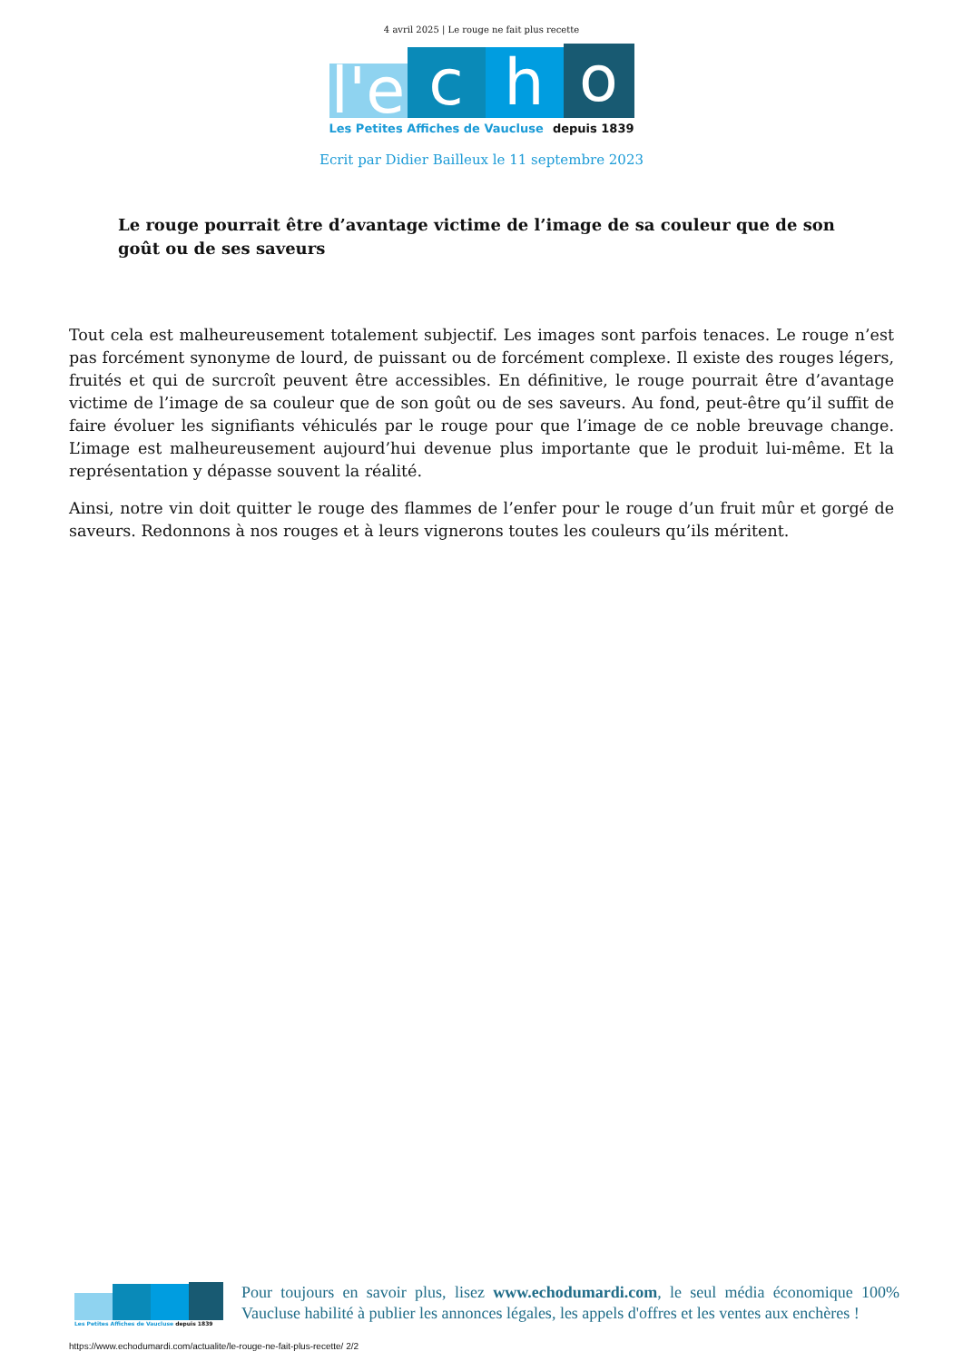4 avril 2025 | Le rouge ne fait plus recette
l'e
c
h
o
Les Petites Affiches de Vaucluse depuis 1839
Ecrit par Didier Bailleux le 11 septembre 2023
Le rouge pourrait être d’avantage victime de l’image de sa couleur que de son goût ou de ses saveurs
Tout cela est malheureusement totalement subjectif. Les images sont parfois tenaces. Le rouge n’est pas forcément synonyme de lourd, de puissant ou de forcément complexe. Il existe des rouges légers, fruités et qui de surcroît peuvent être accessibles. En définitive, le rouge pourrait être d’avantage victime de l’image de sa couleur que de son goût ou de ses saveurs. Au fond, peut-être qu’il suffit de faire évoluer les signifiants véhiculés par le rouge pour que l’image de ce noble breuvage change. L’image est malheureusement aujourd’hui devenue plus importante que le produit lui-même. Et la représentation y dépasse souvent la réalité.
Ainsi, notre vin doit quitter le rouge des flammes de l’enfer pour le rouge d’un fruit mûr et gorgé de saveurs. Redonnons à nos rouges et à leurs vignerons toutes les couleurs qu’ils méritent.
Les Petites Affiches de Vaucluse depuis 1839
Pour toujours en savoir plus, lisez www.echodumardi.com, le seul média économique 100% Vaucluse habilité à publier les annonces légales, les appels d'offres et les ventes aux enchères !
https://www.echodumardi.com/actualite/le-rouge-ne-fait-plus-recette/ 2/2